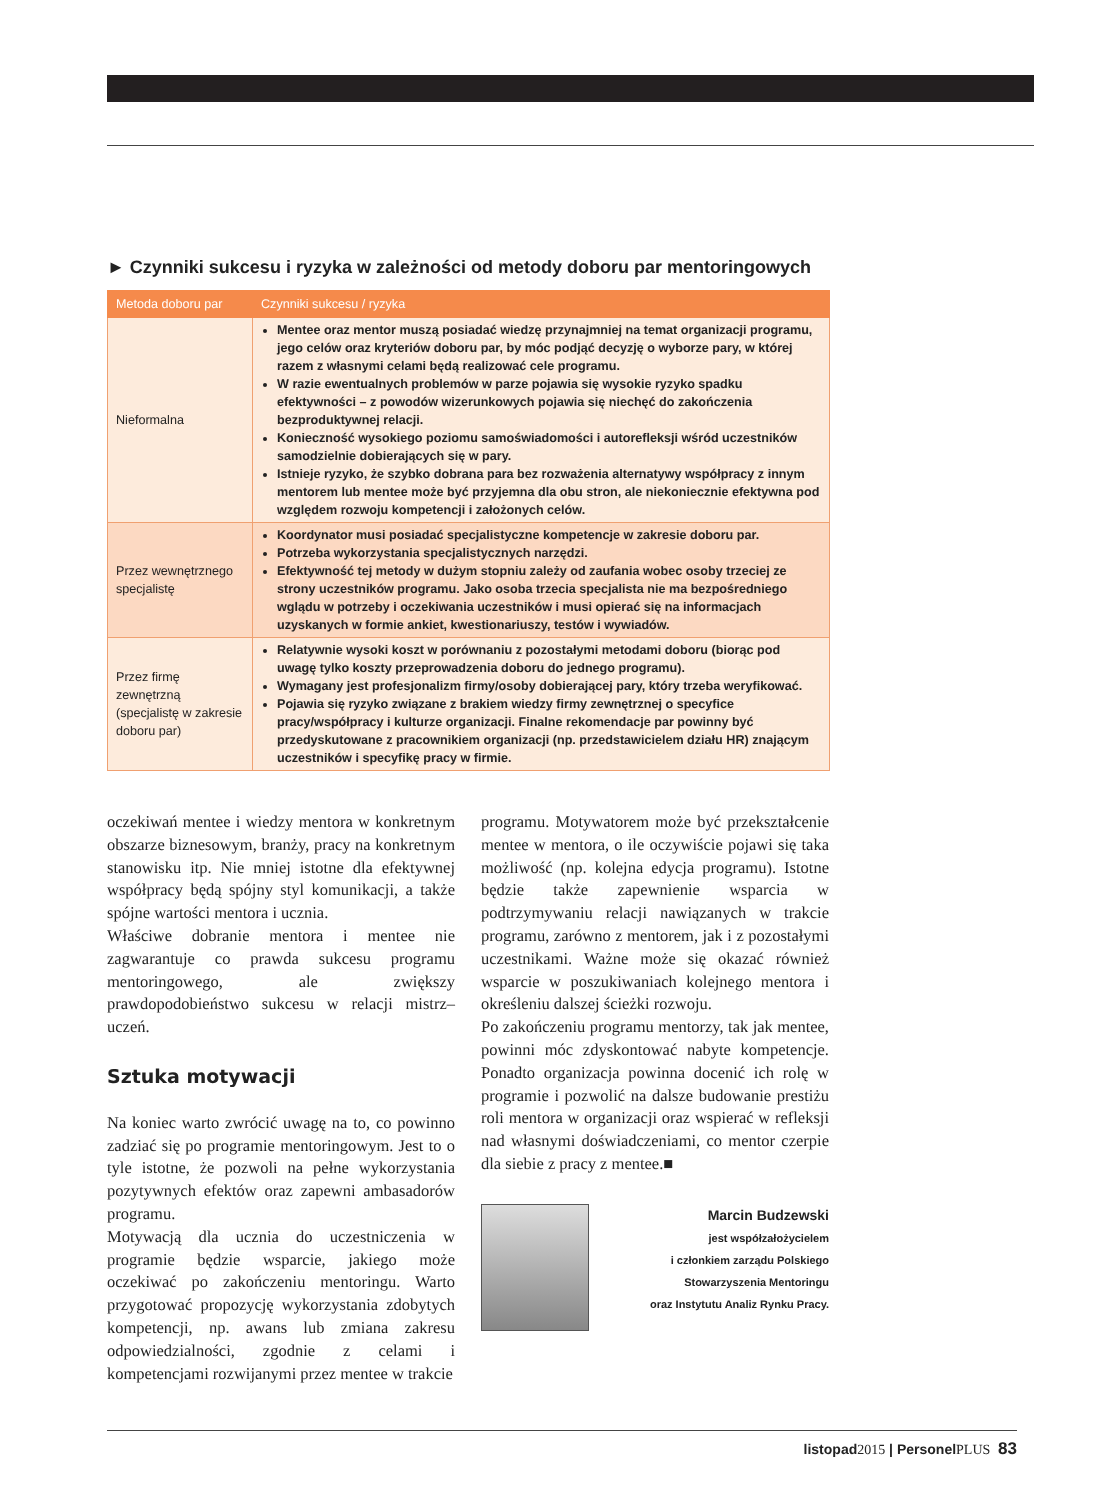► Czynniki sukcesu i ryzyka w zależności od metody doboru par mentoringowych
| Metoda doboru par | Czynniki sukcesu / ryzyka |
| --- | --- |
| Nieformalna | Mentee oraz mentor muszą posiadać wiedzę przynajmniej na temat organizacji programu, jego celów oraz kryteriów doboru par, by móc podjąć decyzję o wyborze pary, w której razem z własnymi celami będą realizować cele programu. W razie ewentualnych problemów w parze pojawia się wysokie ryzyko spadku efektywności – z powodów wizerunkowych pojawia się niechęć do zakończenia bezproduktywnej relacji. Konieczność wysokiego poziomu samoświadomości i autorefleksji wśród uczestników samodzielnie dobierających się w pary. Istnieje ryzyko, że szybko dobrana para bez rozważenia alternatywy współpracy z innym mentorem lub mentee może być przyjemna dla obu stron, ale niekoniecznie efektywna pod względem rozwoju kompetencji i założonych celów. |
| Przez wewnętrznego specjalistę | Koordynator musi posiadać specjalistyczne kompetencje w zakresie doboru par. Potrzeba wykorzystania specjalistycznych narzędzi. Efektywność tej metody w dużym stopniu zależy od zaufania wobec osoby trzeciej ze strony uczestników programu. Jako osoba trzecia specjalista nie ma bezpośredniego wglądu w potrzeby i oczekiwania uczestników i musi opierać się na informacjach uzyskanych w formie ankiet, kwestionariuszy, testów i wywiadów. |
| Przez firmę zewnętrzną (specjalistę w zakresie doboru par) | Relatywnie wysoki koszt w porównaniu z pozostałymi metodami doboru (biorąc pod uwagę tylko koszty przeprowadzenia doboru do jednego programu). Wymagany jest profesjonalizm firmy/osoby dobierającej pary, który trzeba weryfikować. Pojawia się ryzyko związane z brakiem wiedzy firmy zewnętrznej o specyfice pracy/współpracy i kulturze organizacji. Finalne rekomendacje par powinny być przedyskutowane z pracownikiem organizacji (np. przedstawicielem działu HR) znającym uczestników i specyfikę pracy w firmie. |
oczekiwań mentee i wiedzy mentora w konkretnym obszarze biznesowym, branży, pracy na konkretnym stanowisku itp. Nie mniej istotne dla efektywnej współpracy będą spójny styl komunikacji, a także spójne wartości mentora i ucznia.
Właściwe dobranie mentora i mentee nie zagwarantuje co prawda sukcesu programu mentoringowego, ale zwiększy prawdopodobieństwo sukcesu w relacji mistrz–uczeń.
Sztuka motywacji
Na koniec warto zwrócić uwagę na to, co powinno zadziać się po programie mentoringowym. Jest to o tyle istotne, że pozwoli na pełne wykorzystania pozytywnych efektów oraz zapewni ambasadorów programu.
Motywacją dla ucznia do uczestniczenia w programie będzie wsparcie, jakiego może oczekiwać po zakończeniu mentoringu. Warto przygotować propozycję wykorzystania zdobytych kompetencji, np. awans lub zmiana zakresu odpowiedzialności, zgodnie z celami i kompetencjami rozwijanymi przez mentee w trakcie
programu. Motywatorem może być przekształcenie mentee w mentora, o ile oczywiście pojawi się taka możliwość (np. kolejna edycja programu). Istotne będzie także zapewnienie wsparcia w podtrzymywaniu relacji nawiązanych w trakcie programu, zarówno z mentorem, jak i z pozostałymi uczestnikami. Ważne może się okazać również wsparcie w poszukiwaniach kolejnego mentora i określeniu dalszej ścieżki rozwoju.
Po zakończeniu programu mentorzy, tak jak mentee, powinni móc zdyskontować nabyte kompetencje. Ponadto organizacja powinna docenić ich rolę w programie i pozwolić na dalsze budowanie prestiżu roli mentora w organizacji oraz wspierać w refleksji nad własnymi doświadczeniami, co mentor czerpie dla siebie z pracy z mentee.■
Marcin Budzewski
jest współzałożycielem
i członkiem zarządu Polskiego
Stowarzyszenia Mentoringu
oraz Instytutu Analiz Rynku Pracy.
listopad2015 | PersonelPLUS 83